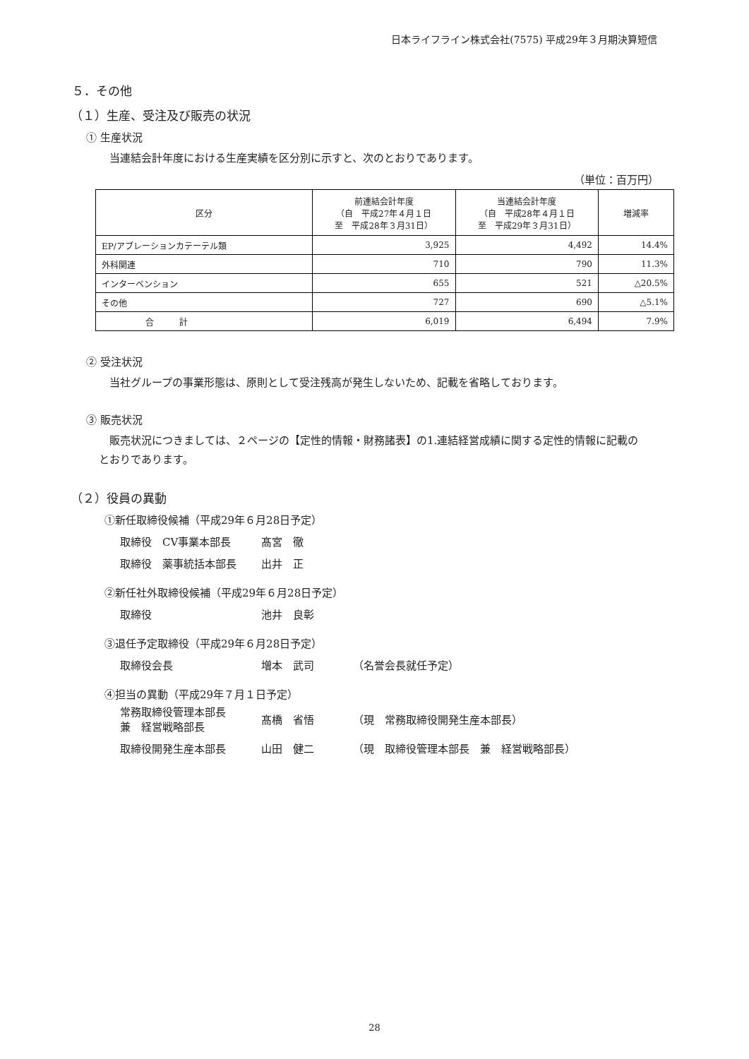日本ライフライン株式会社(7575) 平成29年３月期決算短信
５．その他
（１）生産、受注及び販売の状況
① 生産状況
当連結会計年度における生産実績を区分別に示すと、次のとおりであります。
（単位：百万円）
| 区分 | 前連結会計年度 （自 平成27年４月１日 至 平成28年３月31日） | 当連結会計年度 （自 平成28年４月１日 至 平成29年３月31日） | 増減率 |
| --- | --- | --- | --- |
| EP/アブレーションカテーテル類 | 3,925 | 4,492 | 14.4% |
| 外科関連 | 710 | 790 | 11.3% |
| インターベンション | 655 | 521 | △20.5% |
| その他 | 727 | 690 | △5.1% |
| 合 計 | 6,019 | 6,494 | 7.9% |
② 受注状況
当社グループの事業形態は、原則として受注残高が発生しないため、記載を省略しております。
③ 販売状況
販売状況につきましては、２ページの【定性的情報・財務諸表】の1.連結経営成績に関する定性的情報に記載の
とおりであります。
（２）役員の異動
①新任取締役候補（平成29年６月28日予定）
取締役　CV事業本部長 髙宮　徹
取締役　薬事統括本部長 出井　正
②新任社外取締役候補（平成29年６月28日予定）
取締役 池井　良彰
③退任予定取締役（平成29年６月28日予定）
取締役会長 増本　武司 （名誉会長就任予定）
④担当の異動（平成29年７月１日予定）
常務取締役管理本部長
兼　経営戦略部長 髙橋　省悟 （現　常務取締役開発生産本部長）
取締役開発生産本部長 山田　健二 （現　取締役管理本部長　兼　経営戦略部長）
28